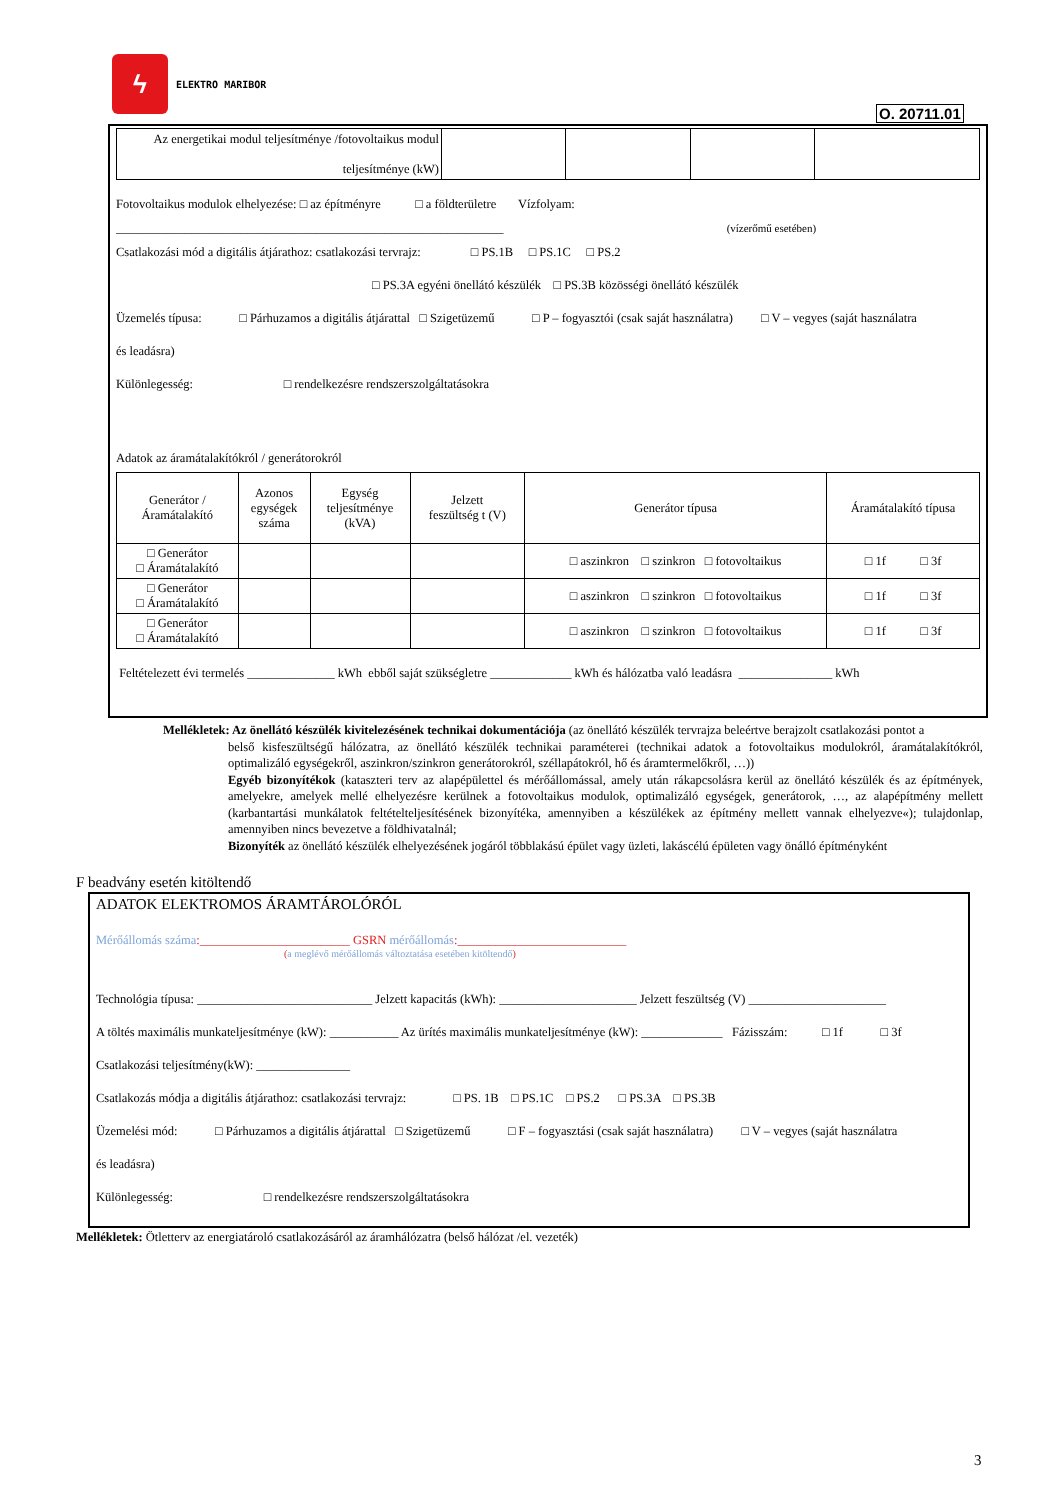ϟ
ELEKTRO MARIBOR
O. 20711.01
| Az energetikai modul teljesítménye /fotovoltaikus modul teljesítménye (kW) | | | | |
Fotovoltaikus modulok elhelyezése: □ az építményre □ a földterületre Vízfolyam:
______________________________________________________________ (vízerőmű esetében)
Csatlakozási mód a digitális átjárathoz: csatlakozási tervrajz: □ PS.1B □ PS.1C □ PS.2
□ PS.3A egyéni önellátó készülék □ PS.3B közösségi önellátó készülék
Üzemelés típusa: □ Párhuzamos a digitális átjárattal □ Szigetüzemű □ P – fogyasztói (csak saját használatra) □ V – vegyes (saját használatra
és leadásra)
Különlegesség: □ rendelkezésre rendszerszolgáltatásokra
Adatok az áramátalakítókról / generátorokról
| Generátor / Áramátalakító | Azonos egységek száma | Egység teljesítménye (kVA) | Jelzett feszültség t (V) | Generátor típusa | Áramátalakító típusa |
| --- | --- | --- | --- | --- | --- |
| □ Generátor □ Áramátalakító | | | | □ aszinkron □ szinkron □ fotovoltaikus | □ 1f □ 3f |
| □ Generátor □ Áramátalakító | | | | □ aszinkron □ szinkron □ fotovoltaikus | □ 1f □ 3f |
| □ Generátor □ Áramátalakító | | | | □ aszinkron □ szinkron □ fotovoltaikus | □ 1f □ 3f |
Feltételezett évi termelés ______________ kWh ebből saját szükségletre _____________ kWh és hálózatba való leadásra _______________ kWh
Mellékletek: Az önellátó készülék kivitelezésének technikai dokumentációja (az önellátó készülék tervrajza beleértve berajzolt csatlakozási pontot a
belső kisfeszültségű hálózatra, az önellátó készülék technikai paraméterei (technikai adatok a fotovoltaikus modulokról, áramátalakítókról, optimalizáló egységekről, aszinkron/szinkron generátorokról, széllapátokról, hő és áramtermelőkről, …))
Egyéb bizonyítékok (kataszteri terv az alapépülettel és mérőállomással, amely után rákapcsolásra kerül az önellátó készülék és az építmények, amelyekre, amelyek mellé elhelyezésre kerülnek a fotovoltaikus modulok, optimalizáló egységek, generátorok, …, az alapépítmény mellett (karbantartási munkálatok feltételteljesítésének bizonyítéka, amennyiben a készülékek az építmény mellett vannak elhelyezve«); tulajdonlap, amennyiben nincs bevezetve a földhivatalnál;
Bizonyíték az önellátó készülék elhelyezésének jogáról többlakású épület vagy üzleti, lakáscélú épületen vagy önálló építményként
F beadvány esetén kitöltendő
ADATOK ELEKTROMOS ÁRAMTÁROLÓRÓL
Mérőállomás száma:________________________ GSRN mérőállomás:___________________________
(a meglévő mérőállomás változtatása esetében kitöltendő)
Technológia típusa: ____________________________ Jelzett kapacitás (kWh): ______________________ Jelzett feszültség (V) ______________________
A töltés maximális munkateljesítménye (kW): ___________ Az ürítés maximális munkateljesítménye (kW): _____________ Fázisszám: □ 1f □ 3f
Csatlakozási teljesítmény(kW): _______________
Csatlakozás módja a digitális átjárathoz: csatlakozási tervrajz: □ PS. 1B □ PS.1C □ PS.2 □ PS.3A □ PS.3B
Üzemelési mód: □ Párhuzamos a digitális átjárattal □ Szigetüzemű □ F – fogyasztási (csak saját használatra) □ V – vegyes (saját használatra
és leadásra)
Különlegesség: □ rendelkezésre rendszerszolgáltatásokra
Mellékletek: Ötletterv az energiatároló csatlakozásáról az áramhálózatra (belső hálózat /el. vezeték)
3